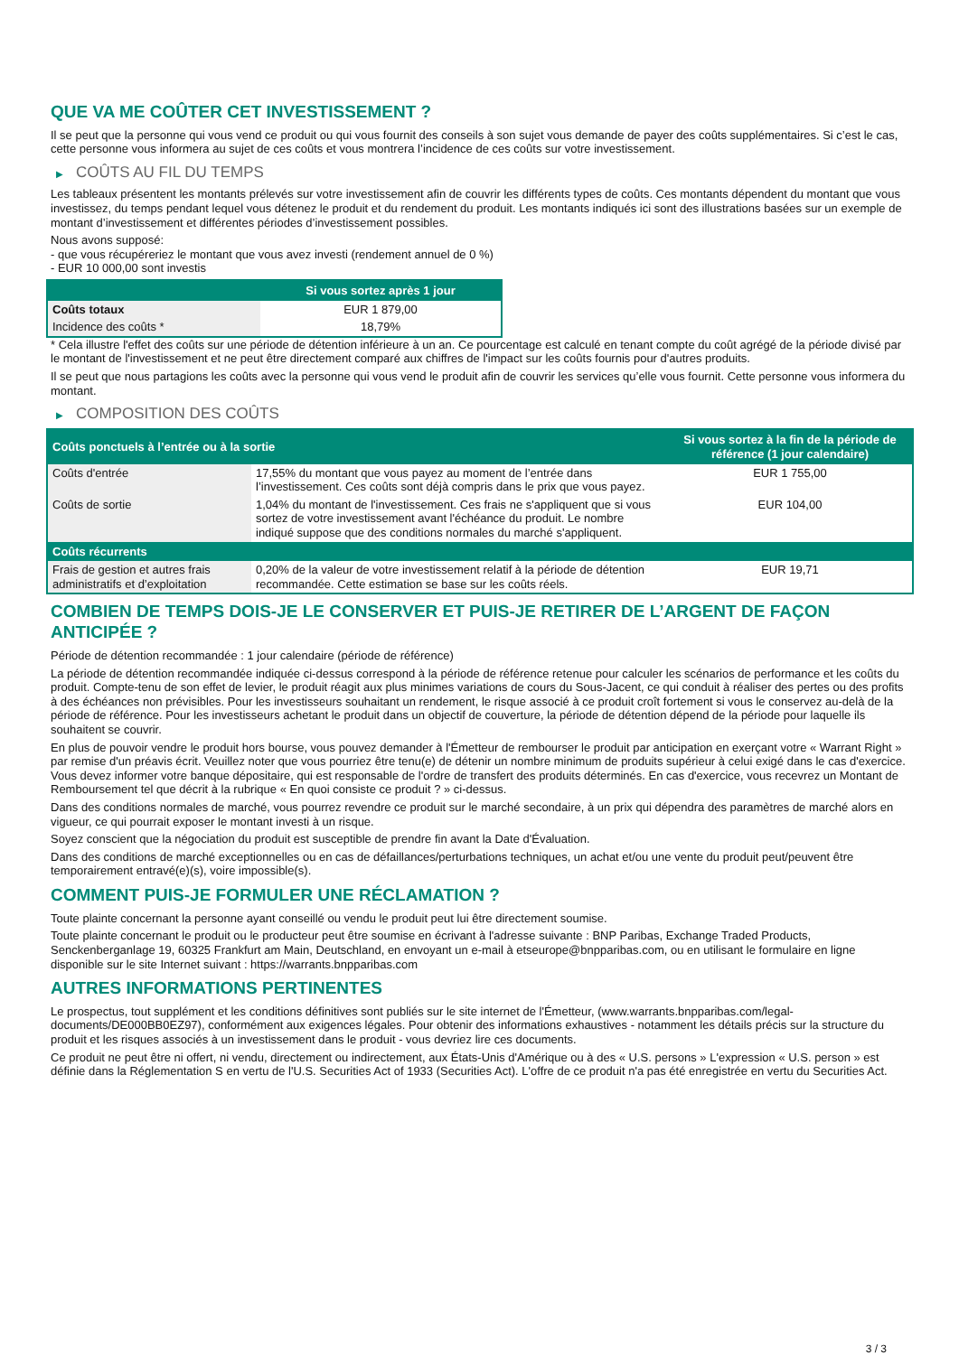QUE VA ME COÛTER CET INVESTISSEMENT ?
Il se peut que la personne qui vous vend ce produit ou qui vous fournit des conseils à son sujet vous demande de payer des coûts supplémentaires. Si c’est le cas, cette personne vous informera au sujet de ces coûts et vous montrera l’incidence de ces coûts sur votre investissement.
▶ COÛTS AU FIL DU TEMPS
Les tableaux présentent les montants prélevés sur votre investissement afin de couvrir les différents types de coûts. Ces montants dépendent du montant que vous investissez, du temps pendant lequel vous détenez le produit et du rendement du produit. Les montants indiqués ici sont des illustrations basées sur un exemple de montant d’investissement et différentes périodes d’investissement possibles.
Nous avons supposé:
- que vous récupéreriez le montant que vous avez investi (rendement annuel de 0 %)
- EUR 10 000,00 sont investis
| | Si vous sortez après 1 jour |
| --- | --- |
| Coûts totaux | EUR 1 879,00 |
| Incidence des coûts * | 18,79% |
* Cela illustre l'effet des coûts sur une période de détention inférieure à un an. Ce pourcentage est calculé en tenant compte du coût agrégé de la période divisé par le montant de l'investissement et ne peut être directement comparé aux chiffres de l'impact sur les coûts fournis pour d'autres produits.
Il se peut que nous partagions les coûts avec la personne qui vous vend le produit afin de couvrir les services qu’elle vous fournit. Cette personne vous informera du montant.
▶ COMPOSITION DES COÛTS
| Coûts ponctuels à l’entrée ou à la sortie | | Si vous sortez à la fin de la période de référence (1 jour calendaire) |
| --- | --- | --- |
| Coûts d'entrée | 17,55% du montant que vous payez au moment de l’entrée dans l’investissement. Ces coûts sont déjà compris dans le prix que vous payez. | EUR 1 755,00 |
| Coûts de sortie | 1,04% du montant de l'investissement. Ces frais ne s'appliquent que si vous sortez de votre investissement avant l'échéance du produit. Le nombre indiqué suppose que des conditions normales du marché s'appliquent. | EUR 104,00 |
| Coûts récurrents | | |
| Frais de gestion et autres frais administratifs et d’exploitation | 0,20% de la valeur de votre investissement relatif à la période de détention recommandée. Cette estimation se base sur les coûts réels. | EUR 19,71 |
COMBIEN DE TEMPS DOIS-JE LE CONSERVER ET PUIS-JE RETIRER DE L’ARGENT DE FAÇON ANTICIPÉE ?
Période de détention recommandée : 1 jour calendaire (période de référence)
La période de détention recommandée indiquée ci-dessus correspond à la période de référence retenue pour calculer les scénarios de performance et les coûts du produit. Compte-tenu de son effet de levier, le produit réagit aux plus minimes variations de cours du Sous-Jacent, ce qui conduit à réaliser des pertes ou des profits à des échéances non prévisibles. Pour les investisseurs souhaitant un rendement, le risque associé à ce produit croît fortement si vous le conservez au-delà de la période de référence. Pour les investisseurs achetant le produit dans un objectif de couverture, la période de détention dépend de la période pour laquelle ils souhaitent se couvrir.
En plus de pouvoir vendre le produit hors bourse, vous pouvez demander à l'Émetteur de rembourser le produit par anticipation en exerçant votre « Warrant Right » par remise d'un préavis écrit. Veuillez noter que vous pourriez être tenu(e) de détenir un nombre minimum de produits supérieur à celui exigé dans le cas d'exercice. Vous devez informer votre banque dépositaire, qui est responsable de l'ordre de transfert des produits déterminés. En cas d'exercice, vous recevrez un Montant de Remboursement tel que décrit à la rubrique « En quoi consiste ce produit ? » ci-dessus.
Dans des conditions normales de marché, vous pourrez revendre ce produit sur le marché secondaire, à un prix qui dépendra des paramètres de marché alors en vigueur, ce qui pourrait exposer le montant investi à un risque.
Soyez conscient que la négociation du produit est susceptible de prendre fin avant la Date d'Évaluation.
Dans des conditions de marché exceptionnelles ou en cas de défaillances/perturbations techniques, un achat et/ou une vente du produit peut/peuvent être temporairement entravé(e)(s), voire impossible(s).
COMMENT PUIS-JE FORMULER UNE RÉCLAMATION ?
Toute plainte concernant la personne ayant conseillé ou vendu le produit peut lui être directement soumise.
Toute plainte concernant le produit ou le producteur peut être soumise en écrivant à l'adresse suivante : BNP Paribas, Exchange Traded Products, Senckenberganlage 19, 60325 Frankfurt am Main, Deutschland, en envoyant un e-mail à etseurope@bnpparibas.com, ou en utilisant le formulaire en ligne disponible sur le site Internet suivant : https://warrants.bnpparibas.com
AUTRES INFORMATIONS PERTINENTES
Le prospectus, tout supplément et les conditions définitives sont publiés sur le site internet de l'Émetteur, (www.warrants.bnpparibas.com/legal-documents/DE000BB0EZ97), conformément aux exigences légales. Pour obtenir des informations exhaustives - notamment les détails précis sur la structure du produit et les risques associés à un investissement dans le produit - vous devriez lire ces documents.
Ce produit ne peut être ni offert, ni vendu, directement ou indirectement, aux États-Unis d'Amérique ou à des « U.S. persons » L'expression « U.S. person » est définie dans la Réglementation S en vertu de l'U.S. Securities Act of 1933 (Securities Act). L'offre de ce produit n'a pas été enregistrée en vertu du Securities Act.
3 / 3